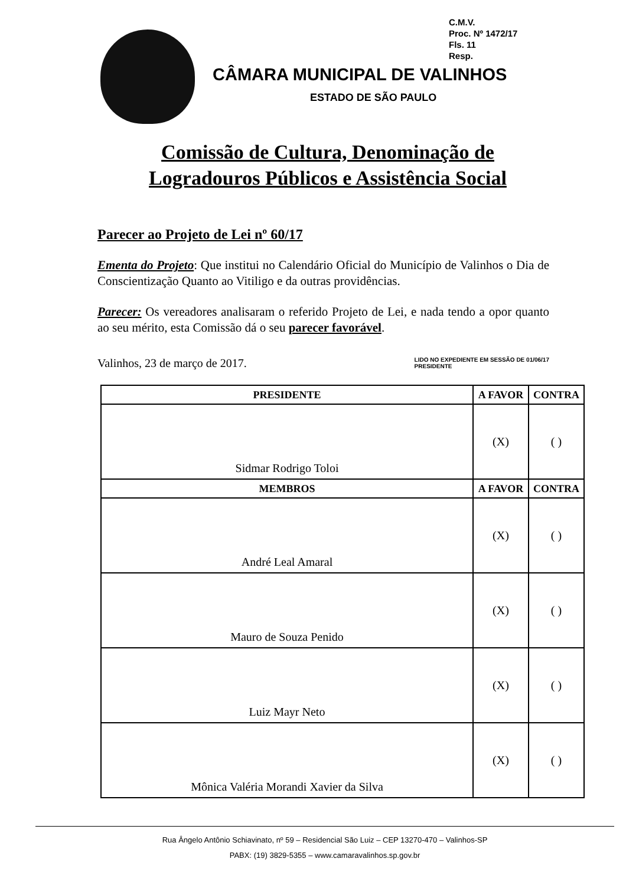C.M.V.
Proc. Nº 1472/17
Fls. 11
Resp.
CÂMARA MUNICIPAL DE VALINHOS
ESTADO DE SÃO PAULO
Comissão de Cultura, Denominação de
Logradouros Públicos e Assistência Social
Parecer ao Projeto de Lei nº 60/17
Ementa do Projeto: Que institui no Calendário Oficial do Município de Valinhos o Dia de Conscientização Quanto ao Vitiligo e da outras providências.
Parecer: Os vereadores analisaram o referido Projeto de Lei, e nada tendo a opor quanto ao seu mérito, esta Comissão dá o seu parecer favorável.
Valinhos, 23 de março de 2017. LIDO NO EXPEDIENTE EM SESSÃO DE 01/06/17
PRESIDENTE
| PRESIDENTE | A FAVOR | CONTRA |
| --- | --- | --- |
| Sidmar Rodrigo Toloi | (X) | ( ) |
| MEMBROS | A FAVOR | CONTRA |
| André Leal Amaral | (X) | ( ) |
| Mauro de Souza Penido | (X) | ( ) |
| Luiz Mayr Neto | (X) | ( ) |
| Mônica Valéria Morandi Xavier da Silva | (X) | ( ) |
Rua Ângelo Antônio Schiavinato, nº 59 – Residencial São Luiz – CEP 13270-470 – Valinhos-SP
PABX: (19) 3829-5355 – www.camaravalinhos.sp.gov.br